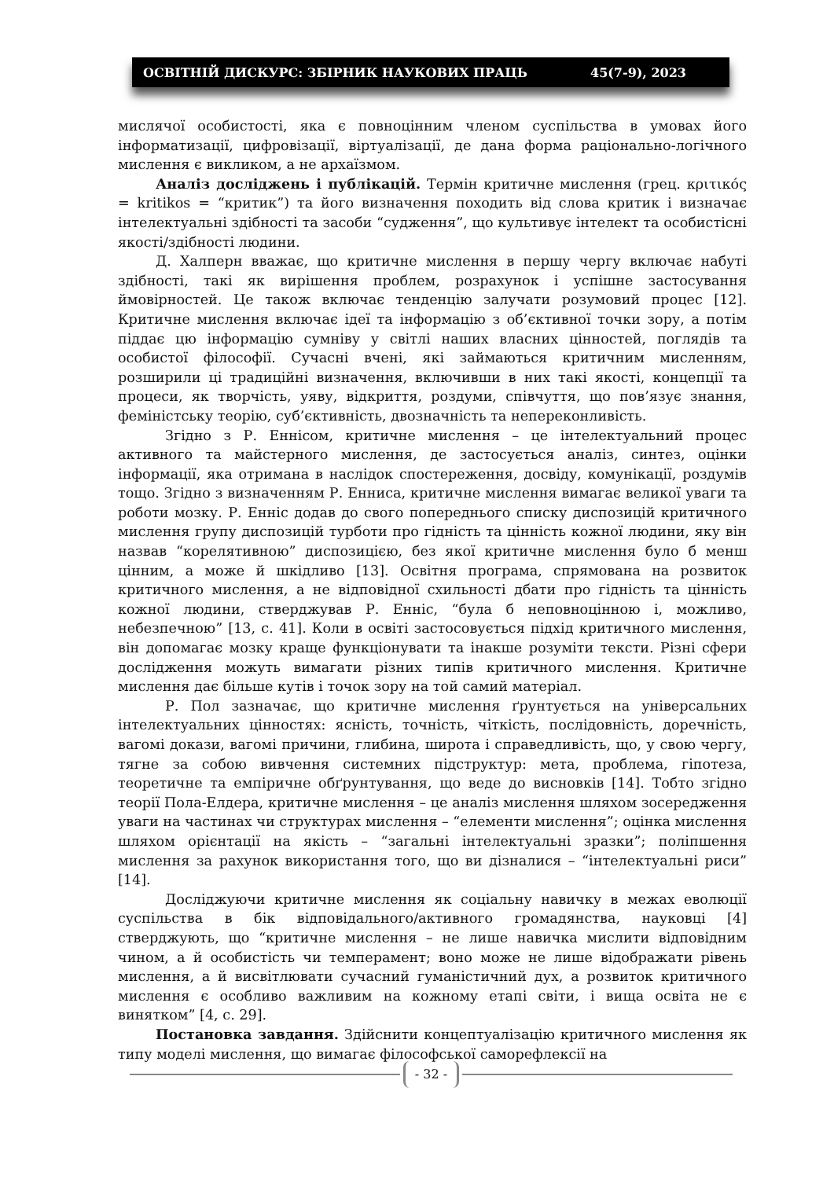ОСВІТНІЙ ДИСКУРС: ЗБІРНИК НАУКОВИХ ПРАЦЬ 45(7-9), 2023
мислячої особистості, яка є повноцінним членом суспільства в умовах його інформатизації, цифровізації, віртуалізації, де дана форма раціонально-логічного мислення є викликом, а не архаїзмом.
Аналіз досліджень і публікацій. Термін критичне мислення (грец. κριτικός = kritikos = “критик”) та його визначення походить від слова критик і визначає інтелектуальні здібності та засоби “судження”, що культивує інтелект та особистісні якості/здібності людини.
Д. Халперн вважає, що критичне мислення в першу чергу включає набуті здібності, такі як вирішення проблем, розрахунок і успішне застосування ймовірностей. Це також включає тенденцію залучати розумовий процес [12]. Критичне мислення включає ідеї та інформацію з об’єктивної точки зору, а потім піддає цю інформацію сумніву у світлі наших власних цінностей, поглядів та особистої філософії. Сучасні вчені, які займаються критичним мисленням, розширили ці традиційні визначення, включивши в них такі якості, концепції та процеси, як творчість, уяву, відкриття, роздуми, співчуття, що пов’язує знання, феміністську теорію, суб’єктивність, двозначність та непереконливість.
Згідно з Р. Еннісом, критичне мислення – це інтелектуальний процес активного та майстерного мислення, де застосується аналіз, синтез, оцінки інформації, яка отримана в наслідок спостереження, досвіду, комунікації, роздумів тощо. Згідно з визначенням Р. Енниса, критичне мислення вимагає великої уваги та роботи мозку. Р. Енніс додав до свого попереднього списку диспозицій критичного мислення групу диспозицій турботи про гідність та цінність кожної людини, яку він назвав “корелятивною” диспозицією, без якої критичне мислення було б менш цінним, а може й шкідливо [13]. Освітня програма, спрямована на розвиток критичного мислення, а не відповідної схильності дбати про гідність та цінність кожної людини, стверджував Р. Енніс, “була б неповноцінною і, можливо, небезпечною” [13, с. 41]. Коли в освіті застосовується підхід критичного мислення, він допомагає мозку краще функціонувати та інакше розуміти тексти. Різні сфери дослідження можуть вимагати різних типів критичного мислення. Критичне мислення дає більше кутів і точок зору на той самий матеріал.
Р. Пол зазначає, що критичне мислення ґрунтується на універсальних інтелектуальних цінностях: ясність, точність, чіткість, послідовність, доречність, вагомі докази, вагомі причини, глибина, широта і справедливість, що, у свою чергу, тягне за собою вивчення системних підструктур: мета, проблема, гіпотеза, теоретичне та емпіричне обґрунтування, що веде до висновків [14]. Тобто згідно теорії Пола-Елдера, критичне мислення – це аналіз мислення шляхом зосередження уваги на частинах чи структурах мислення – “елементи мислення”; оцінка мислення шляхом орієнтації на якість – “загальні інтелектуальні зразки”; поліпшення мислення за рахунок використання того, що ви дізналися – “інтелектуальні риси” [14].
Досліджуючи критичне мислення як соціальну навичку в межах еволюції суспільства в бік відповідального/активного громадянства, науковці [4] стверджують, що “критичне мислення – не лише навичка мислити відповідним чином, а й особистість чи темперамент; воно може не лише відображати рівень мислення, а й висвітлювати сучасний гуманістичний дух, а розвиток критичного мислення є особливо важливим на кожному етапі світи, і вища освіта не є винятком” [4, с. 29].
Постановка завдання. Здійснити концептуалізацію критичного мислення як типу моделі мислення, що вимагає філософської саморефлексії на
- 32 -